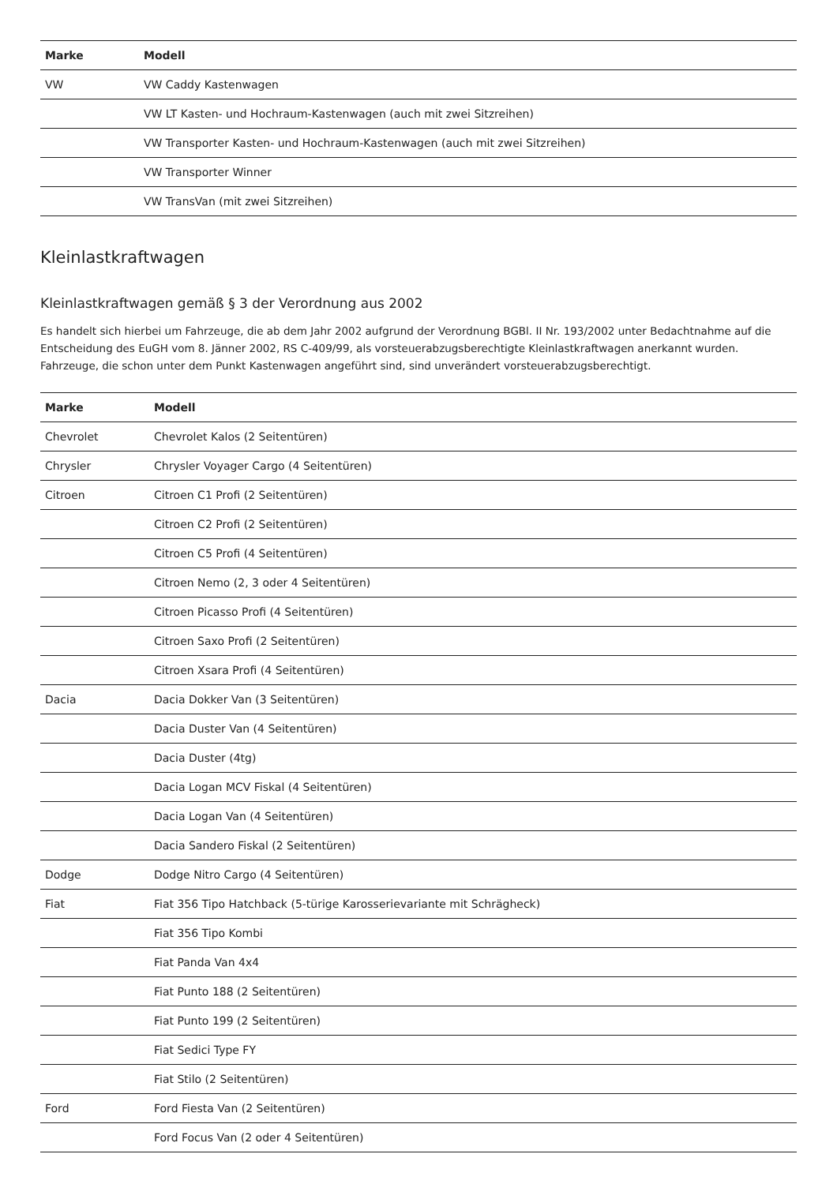| Marke | Modell |
| --- | --- |
| VW | VW Caddy Kastenwagen |
| | VW LT Kasten- und Hochraum-Kastenwagen (auch mit zwei Sitzreihen) |
| | VW Transporter Kasten- und Hochraum-Kastenwagen (auch mit zwei Sitzreihen) |
| | VW Transporter Winner |
| | VW TransVan (mit zwei Sitzreihen) |
Kleinlastkraftwagen
Kleinlastkraftwagen gemäß § 3 der Verordnung aus 2002
Es handelt sich hierbei um Fahrzeuge, die ab dem Jahr 2002 aufgrund der Verordnung BGBl. II Nr. 193/2002 unter Bedachtnahme auf die Entscheidung des EuGH vom 8. Jänner 2002, RS C-409/99, als vorsteuerabzugsberechtigte Kleinlastkraftwagen anerkannt wurden. Fahrzeuge, die schon unter dem Punkt Kastenwagen angeführt sind, sind unverändert vorsteuerabzugsberechtigt.
| Marke | Modell |
| --- | --- |
| Chevrolet | Chevrolet Kalos (2 Seitentüren) |
| Chrysler | Chrysler Voyager Cargo (4 Seitentüren) |
| Citroen | Citroen C1 Profi (2 Seitentüren) |
| | Citroen C2 Profi (2 Seitentüren) |
| | Citroen C5 Profi (4 Seitentüren) |
| | Citroen Nemo (2, 3 oder 4 Seitentüren) |
| | Citroen Picasso Profi (4 Seitentüren) |
| | Citroen Saxo Profi (2 Seitentüren) |
| | Citroen Xsara Profi (4 Seitentüren) |
| Dacia | Dacia Dokker Van (3 Seitentüren) |
| | Dacia Duster Van (4 Seitentüren) |
| | Dacia Duster (4tg) |
| | Dacia Logan MCV Fiskal (4 Seitentüren) |
| | Dacia Logan Van (4 Seitentüren) |
| | Dacia Sandero Fiskal (2 Seitentüren) |
| Dodge | Dodge Nitro Cargo (4 Seitentüren) |
| Fiat | Fiat 356 Tipo Hatchback (5-türige Karosserievariante mit Schrägheck) |
| | Fiat 356 Tipo Kombi |
| | Fiat Panda Van 4x4 |
| | Fiat Punto 188 (2 Seitentüren) |
| | Fiat Punto 199 (2 Seitentüren) |
| | Fiat Sedici Type FY |
| | Fiat Stilo (2 Seitentüren) |
| Ford | Ford Fiesta Van (2 Seitentüren) |
| | Ford Focus Van (2 oder 4 Seitentüren) |